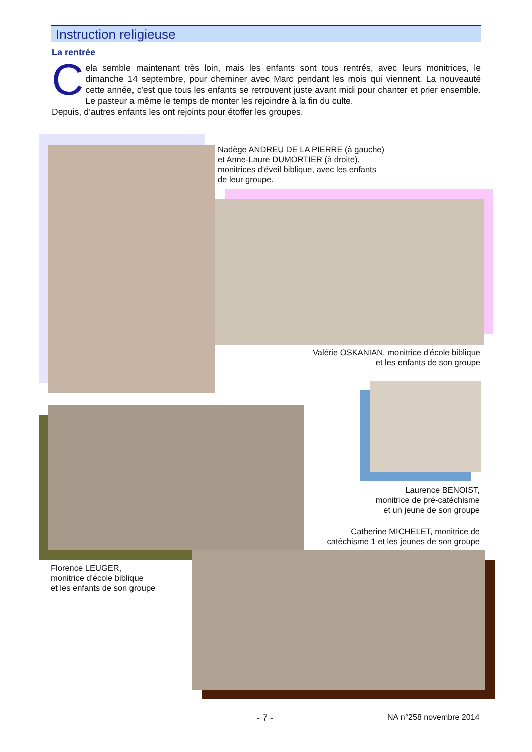Instruction religieuse
La rentrée
Cela semble maintenant très loin, mais les enfants sont tous rentrés, avec leurs monitrices, le dimanche 14 septembre, pour cheminer avec Marc pendant les mois qui viennent. La nouveauté cette année, c'est que tous les enfants se retrouvent juste avant midi pour chanter et prier ensemble. Le pasteur a même le temps de monter les rejoindre à la fin du culte.
Depuis, d’autres enfants les ont rejoints pour étoffer les groupes.
Nadège ANDREU DE LA PIERRE (à gauche)
et Anne-Laure DUMORTIER (à droite),
monitrices d'éveil biblique, avec les enfants
de leur groupe.
Valérie OSKANIAN, monitrice d'école biblique
et les enfants de son groupe
Laurence BENOIST,
monitrice de pré-catéchisme
et un jeune de son groupe
Catherine MICHELET, monitrice de
catéchisme 1 et les jeunes de son groupe
Florence LEUGER,
monitrice d'école biblique
et les enfants de son groupe
- 7 - NA n°258 novembre 2014